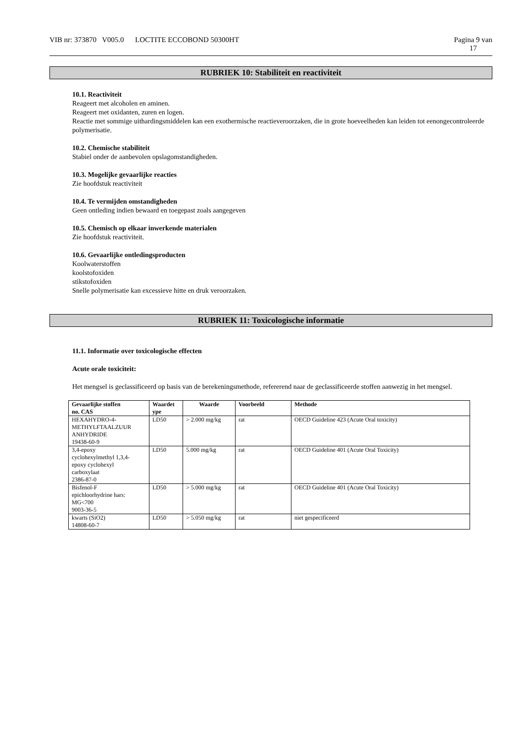VIB nr: 373870 V005.0 LOCTITE ECCOBOND 50300HT Pagina 9 van
17
RUBRIEK 10: Stabiliteit en reactiviteit
10.1. Reactiviteit
Reageert met alcoholen en aminen.
Reageert met oxidanten, zuren en logen.
Reactie met sommige uithardingsmiddelen kan een exothermische reactieveroorzaken, die in grote hoeveelheden kan leiden tot eenongecontroleerde polymerisatie.
10.2. Chemische stabiliteit
Stabiel onder de aanbevolen opslagomstandigheden.
10.3. Mogelijke gevaarlijke reacties
Zie hoofdstuk reactiviteit
10.4. Te vermijden omstandigheden
Geen ontleding indien bewaard en toegepast zoals aangegeven
10.5. Chemisch op elkaar inwerkende materialen
Zie hoofdstuk reactiviteit.
10.6. Gevaarlijke ontledingsproducten
Koolwaterstoffen
koolstofoxiden
stikstofoxiden
Snelle polymerisatie kan excessieve hitte en druk veroorzaken.
RUBRIEK 11: Toxicologische informatie
11.1. Informatie over toxicologische effecten
Acute orale toxiciteit:
Het mengsel is geclassificeerd op basis van de berekeningsmethode, refererend naar de geclassificeerde stoffen aanwezig in het mengsel.
| Gevaarlijke stoffen no. CAS | Waardet ype | Waarde | Voorbeeld | Methode |
| --- | --- | --- | --- | --- |
| HEXAHYDRO-4- METHYLFTAALZUUR ANHYDRIDE 19438-60-9 | LD50 | > 2.000 mg/kg | rat | OECD Guideline 423 (Acute Oral toxicity) |
| 3,4-epoxy cyclohexylmethyl 1,3,4- epoxy cyclohexyl carboxylaat 2386-87-0 | LD50 | 5.000 mg/kg | rat | OECD Guideline 401 (Acute Oral Toxicity) |
| Bisfenol-F epichloorhydrine hars: MG<700 9003-36-5 | LD50 | > 5.000 mg/kg | rat | OECD Guideline 401 (Acute Oral Toxicity) |
| kwarts (SiO2) 14808-60-7 | LD50 | > 5.050 mg/kg | rat | niet gespecificeerd |